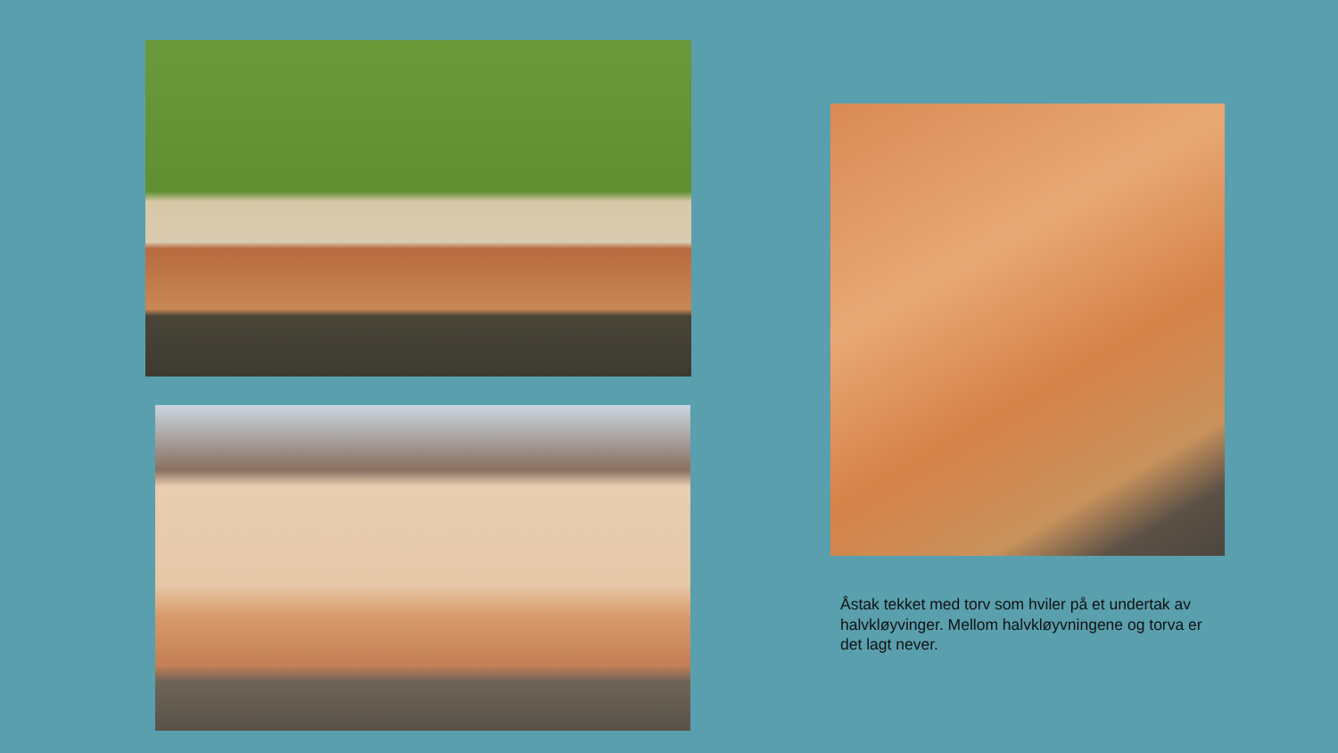Åstak tekket med torv som hviler på et undertak av halvkløyvinger. Mellom halvkløyvningene og torva er det lagt never.